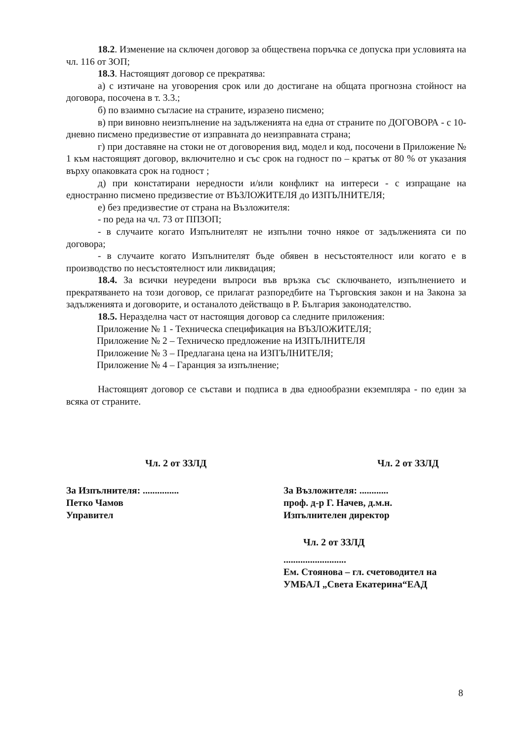18.2. Изменение на сключен договор за обществена поръчка се допуска при условията на чл. 116 от ЗОП;
18.3. Настоящият договор се прекратява:
а) с изтичане на уговорения срок или до достигане на общата прогнозна стойност на договора, посочена в т. 3.3.;
б) по взаимно съгласие на страните, изразено писмено;
в) при виновно неизпълнение на задълженията на една от страните по ДОГОВОРА - с 10-дневно писмено предизвестие от изправната до неизправната страна;
г) при доставяне на стоки не от договорения вид, модел и код, посочени в Приложение № 1 към настоящият договор, включително и със срок на годност по – кратък от 80 % от указания върху опаковката срок на годност ;
д) при констатирани нередности и/или конфликт на интереси - с изпращане на едностранно писмено предизвестие от ВЪЗЛОЖИТЕЛЯ до ИЗПЪЛНИТЕЛЯ;
е) без предизвестие от страна на Възложителя:
- по реда на чл. 73 от ППЗОП;
- в случаите когато Изпълнителят не изпълни точно някое от задълженията си по договора;
- в случаите когато Изпълнителят бъде обявен в несъстоятелност или когато е в производство по несъстоятелност или ликвидация;
18.4. За всички неуредени въпроси във връзка със сключването, изпълнението и прекратяването на този договор, се прилагат разпоредбите на Търговския закон и на Закона за задълженията и договорите, и останалото действащо в Р. България законодателство.
18.5. Неразделна част от настоящия договор са следните приложения:
Приложение № 1 - Техническа спецификация на ВЪЗЛОЖИТЕЛЯ;
Приложение № 2 – Техническо предложение на ИЗПЪЛНИТЕЛЯ
Приложение № 3 – Предлагана цена на ИЗПЪЛНИТЕЛЯ;
Приложение № 4 – Гаранция за изпълнение;
Настоящият договор се състави и подписа в два еднообразни екземпляра - по един за всяка от страните.
Чл. 2 от ЗЗЛД
За Изпълнителя: ...............
Петко Чамов
Управител
Чл. 2 от ЗЗЛД
За Възложителя: ............
проф. д-р Г. Начев, д.м.н.
Изпълнителен директор
Чл. 2 от ЗЗЛД..........................
Ем. Стоянова – гл. счетоводител на
УМБАЛ „Света Екатерина“ЕАД
8